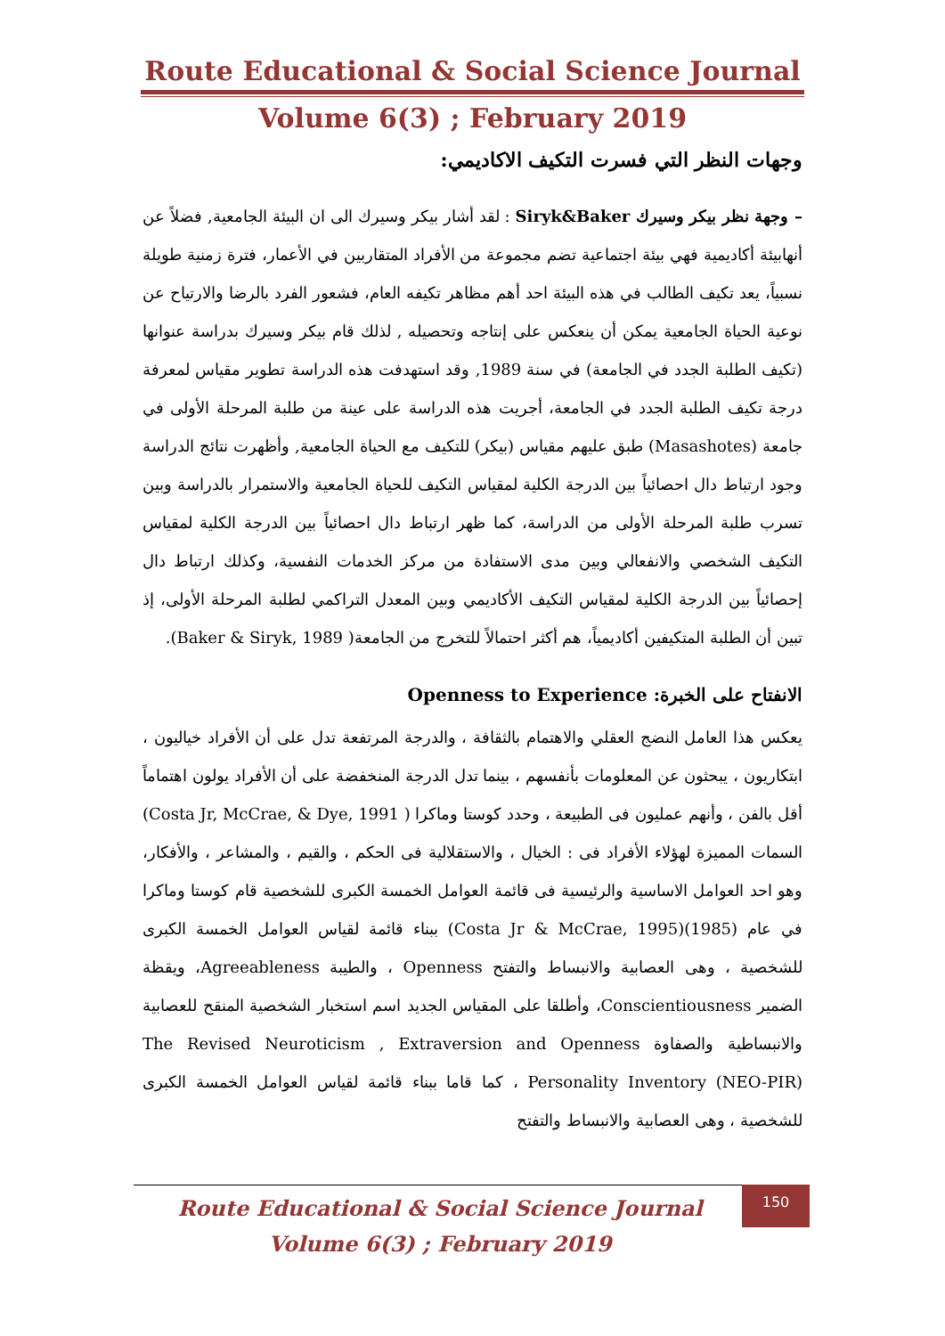Route Educational & Social Science Journal
Volume 6(3) ; February 2019
وجهات النظر التي فسرت التكيف الاكاديمي:
– وجهة نظر بيكر وسيرك Siryk&Baker : لقد أشار بيكر وسيرك الى ان البيئة الجامعية, فضلاً عن أنهابيئة أكاديمية فهي بيئة اجتماعية تضم مجموعة من الأفراد المتقاربين في الأعمار، فترة زمنية طويلة نسبياً، يعد تكيف الطالب في هذه البيئة احد أهم مظاهر تكيفه العام، فشعور الفرد بالرضا والارتياح عن نوعية الحياة الجامعية يمكن أن ينعكس على إنتاجه وتحصيله , لذلك قام بيكر وسيرك بدراسة عنوانها (تكيف الطلبة الجدد في الجامعة) في سنة 1989, وقد استهدفت هذه الدراسة تطوير مقياس لمعرفة درجة تكيف الطلبة الجدد في الجامعة، أجريت هذه الدراسة على عينة من طلبة المرحلة الأولى في جامعة (Masashotes) طبق عليهم مقياس (بيكر) للتكيف مع الحياة الجامعية, وأظهرت نتائج الدراسة وجود ارتباط دال احصائياً بين الدرجة الكلية لمقياس التكيف للحياة الجامعية والاستمرار بالدراسة وبين تسرب طلبة المرحلة الأولى من الدراسة، كما ظهر ارتباط دال احصائياً بين الدرجة الكلية لمقياس التكيف الشخصي والانفعالي وبين مدى الاستفادة من مركز الخدمات النفسية، وكذلك ارتباط دال إحصائياً بين الدرجة الكلية لمقياس التكيف الأكاديمي وبين المعدل التراكمي لطلبة المرحلة الأولى، إذ تبين أن الطلبة المتكيفين أكاديمياً، هم أكثر احتمالاً للتخرج من الجامعة( Baker & Siryk, 1989).
الانفتاح على الخبرة: Openness to Experience
يعكس هذا العامل النضج العقلي والاهتمام بالثقافة ، والدرجة المرتفعة تدل على أن الأفراد خياليون ، ابتكاريون ، يبحثون عن المعلومات بأنفسهم ، بينما تدل الدرجة المنخفضة على أن الأفراد يولون اهتماماً أقل بالفن ، وأنهم عمليون فى الطبيعة ، وحدد كوستا وماكرا ( Costa Jr, McCrae, & Dye, 1991) السمات المميزة لهؤلاء الأفراد فى : الخيال ، والاستقلالية فى الحكم ، والقيم ، والمشاعر ، والأفكار، وهو احد العوامل الاساسية والرئيسية فى قائمة العوامل الخمسة الكبرى للشخصية قام كوستا وماكرا في عام (1985)(Costa Jr & McCrae, 1995) ببناء قائمة لقياس العوامل الخمسة الكبرى للشخصية ، وهى العصابية والانبساط والتفتح Openness ، والطيبة Agreeableness، ويقظة الضمير Conscientiousness، وأطلقا على المقياس الجديد اسم استخبار الشخصية المنقح للعصابية والانبساطية والصفاوة The Revised Neuroticism , Extraversion and Openness Personality Inventory (NEO-PIR) ، كما قاما ببناء قائمة لقياس العوامل الخمسة الكبرى للشخصية ، وهى العصابية والانبساط والتفتح
Route Educational & Social Science Journal
Volume 6(3) ; February 2019
150